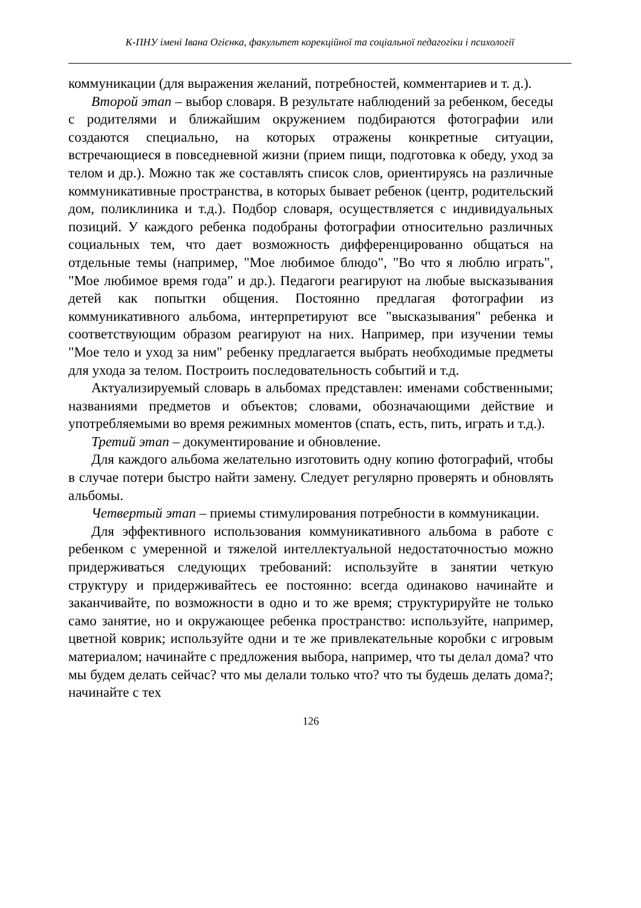К-ПНУ імені Івана Огієнка, факультет корекційної та соціальної педагогіки і психології
коммуникации (для выражения желаний, потребностей, комментариев и т. д.).
Второй этап – выбор словаря. В результате наблюдений за ребенком, беседы с родителями и ближайшим окружением подбираются фотографии или создаются специально, на которых отражены конкретные ситуации, встречающиеся в повседневной жизни (прием пищи, подготовка к обеду, уход за телом и др.). Можно так же составлять список слов, ориентируясь на различные коммуникативные пространства, в которых бывает ребенок (центр, родительский дом, поликлиника и т.д.). Подбор словаря, осуществляется с индивидуальных позиций. У каждого ребенка подобраны фотографии относительно различных социальных тем, что дает возможность дифференцированно общаться на отдельные темы (например, "Мое любимое блюдо", "Во что я люблю играть", "Мое любимое время года" и др.). Педагоги реагируют на любые высказывания детей как попытки общения. Постоянно предлагая фотографии из коммуникативного альбома, интерпретируют все "высказывания" ребенка и соответствующим образом реагируют на них. Например, при изучении темы "Мое тело и уход за ним" ребенку предлагается выбрать необходимые предметы для ухода за телом. Построить последовательность событий и т.д.
Актуализируемый словарь в альбомах представлен: именами собственными; названиями предметов и объектов; словами, обозначающими действие и употребляемыми во время режимных моментов (спать, есть, пить, играть и т.д.).
Третий этап – документирование и обновление.
Для каждого альбома желательно изготовить одну копию фотографий, чтобы в случае потери быстро найти замену. Следует регулярно проверять и обновлять альбомы.
Четвертый этап – приемы стимулирования потребности в коммуникации.
Для эффективного использования коммуникативного альбома в работе с ребенком с умеренной и тяжелой интеллектуальной недостаточностью можно придерживаться следующих требований: используйте в занятии четкую структуру и придерживайтесь ее постоянно: всегда одинаково начинайте и заканчивайте, по возможности в одно и то же время; структурируйте не только само занятие, но и окружающее ребенка пространство: используйте, например, цветной коврик; используйте одни и те же привлекательные коробки с игровым материалом; начинайте с предложения выбора, например, что ты делал дома? что мы будем делать сейчас? что мы делали только что? что ты будешь делать дома?; начинайте с тех
126